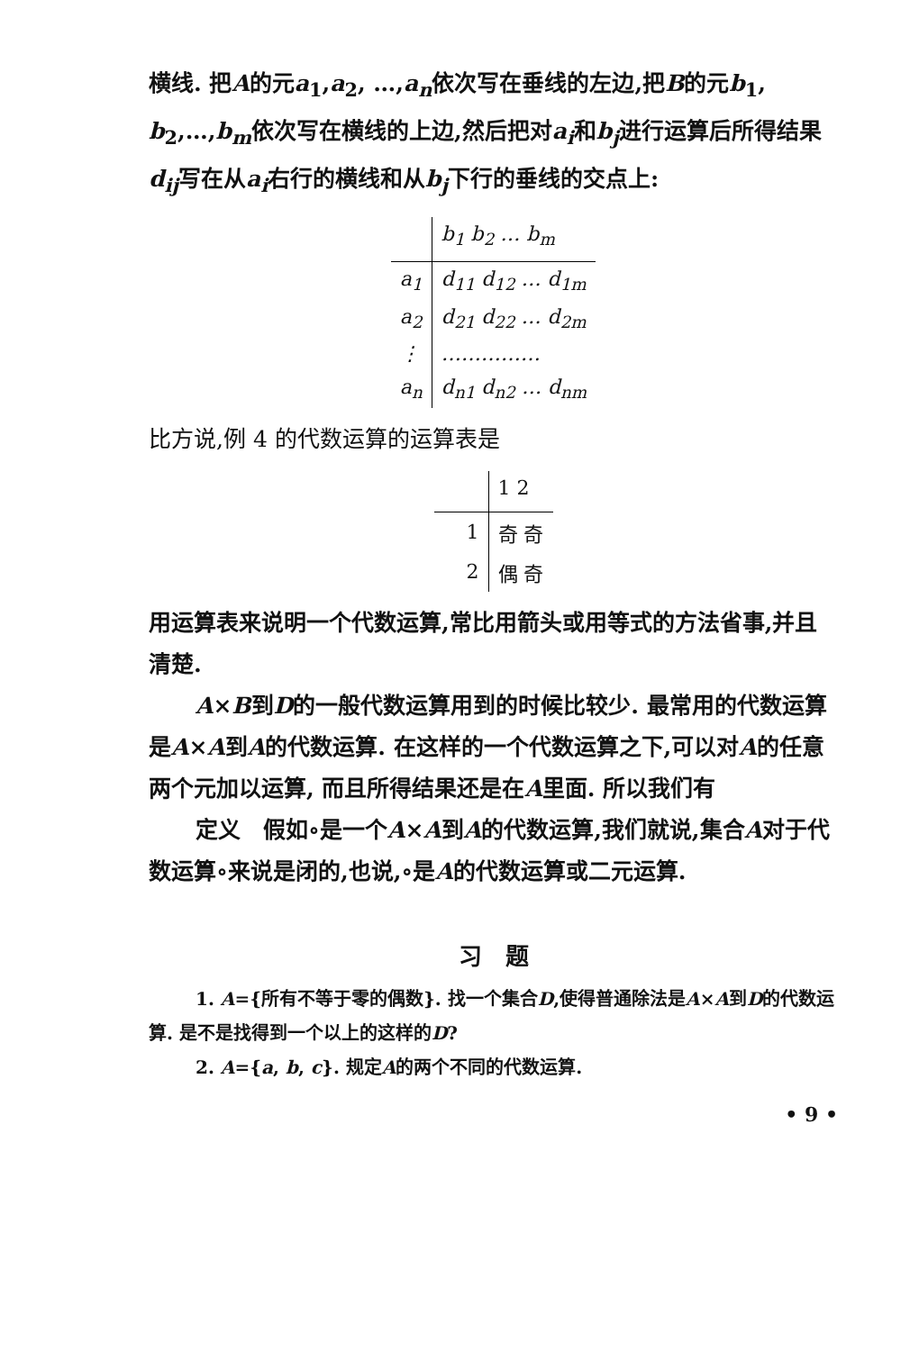横线. 把A的元a<sub>1</sub>,a<sub>2</sub>, …,a<sub>n</sub>依次写在垂线的左边,把B的元b<sub>1</sub>, b<sub>2</sub>,…,b<sub>m</sub>依次写在横线的上边,然后把对a<sub>i</sub>和b<sub>j</sub>进行运算后所得结果d<sub>ij</sub>写在从a<sub>i</sub>右行的横线和从b<sub>j</sub>下行的垂线的交点上:
| | b<sub>1</sub> b<sub>2</sub> … b<sub>m</sub> |
| a<sub>1</sub> | d<sub>11</sub> d<sub>12</sub> … d<sub>1m</sub> |
| a<sub>2</sub> | d<sub>21</sub> d<sub>22</sub> … d<sub>2m</sub> |
| ⋮ | …………… |
| a<sub>n</sub> | d<sub>n1</sub> d<sub>n2</sub> … d<sub>nm</sub> |
比方说,例 4 的代数运算的运算表是
| | 1 2 |
| 1 | 奇 奇 |
| 2 | 偶 奇 |
用运算表来说明一个代数运算,常比用箭头或用等式的方法省事,并且清楚.
A×B到D的一般代数运算用到的时候比较少. 最常用的代数运算是A×A到A的代数运算. 在这样的一个代数运算之下,可以对A的任意两个元加以运算, 而且所得结果还是在A里面. 所以我们有
定义　假如∘是一个A×A到A的代数运算,我们就说,集合A对于代数运算∘来说是闭的,也说,∘是A的代数运算或二元运算.
习　题
1. A={所有不等于零的偶数}. 找一个集合D,使得普通除法是A×A到D的代数运算. 是不是找得到一个以上的这样的D?
2. A={a, b, c}. 规定A的两个不同的代数运算.
• 9 •